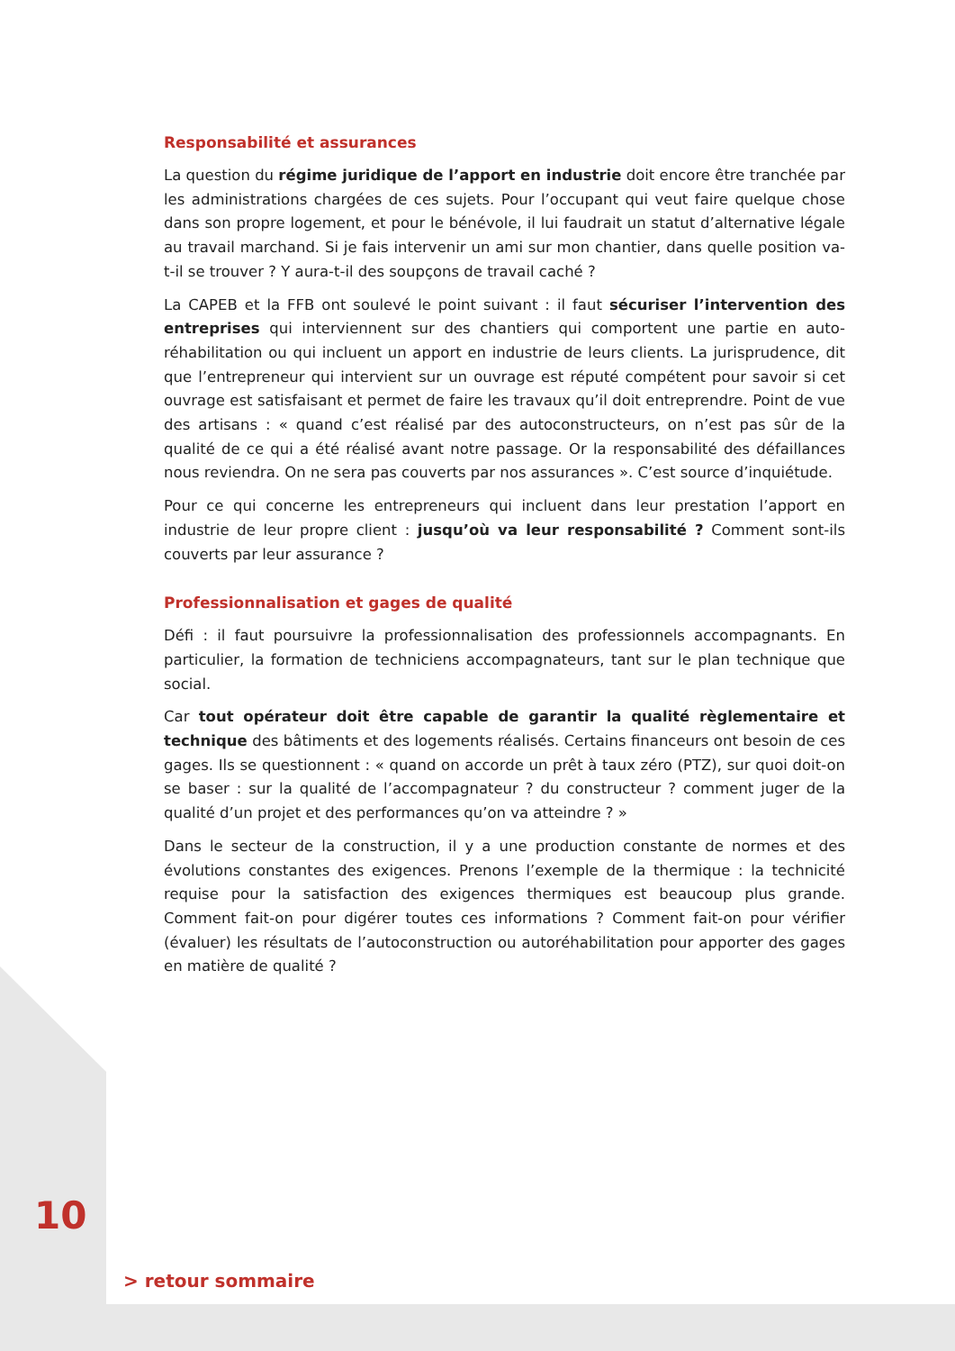Responsabilité et assurances
La question du régime juridique de l’apport en industrie doit encore être tranchée par les administrations chargées de ces sujets. Pour l’occupant qui veut faire quelque chose dans son propre logement, et pour le bénévole, il lui faudrait un statut d’alternative légale au travail marchand. Si je fais intervenir un ami sur mon chantier, dans quelle position va-t-il se trouver ? Y aura-t-il des soupçons de travail caché ?
La CAPEB et la FFB ont soulevé le point suivant : il faut sécuriser l’intervention des entreprises qui interviennent sur des chantiers qui comportent une partie en auto-réhabilitation ou qui incluent un apport en industrie de leurs clients. La jurisprudence, dit que l’entrepreneur qui intervient sur un ouvrage est réputé compétent pour savoir si cet ouvrage est satisfaisant et permet de faire les travaux qu’il doit entreprendre. Point de vue des artisans : « quand c’est réalisé par des autoconstructeurs, on n’est pas sûr de la qualité de ce qui a été réalisé avant notre passage. Or la responsabilité des défaillances nous reviendra. On ne sera pas couverts par nos assurances ». C’est source d’inquiétude.
Pour ce qui concerne les entrepreneurs qui incluent dans leur prestation l’apport en industrie de leur propre client : jusqu’où va leur responsabilité ? Comment sont-ils couverts par leur assurance ?
Professionnalisation et gages de qualité
Défi : il faut poursuivre la professionnalisation des professionnels accompagnants. En particulier, la formation de techniciens accompagnateurs, tant sur le plan technique que social.
Car tout opérateur doit être capable de garantir la qualité règlementaire et technique des bâtiments et des logements réalisés. Certains financeurs ont besoin de ces gages. Ils se questionnent : « quand on accorde un prêt à taux zéro (PTZ), sur quoi doit-on se baser : sur la qualité de l’accompagnateur ? du constructeur ? comment juger de la qualité d’un projet et des performances qu’on va atteindre ? »
Dans le secteur de la construction, il y a une production constante de normes et des évolutions constantes des exigences. Prenons l’exemple de la thermique : la technicité requise pour la satisfaction des exigences thermiques est beaucoup plus grande. Comment fait-on pour digérer toutes ces informations ? Comment fait-on pour vérifier (évaluer) les résultats de l’autoconstruction ou autoréhabilitation pour apporter des gages en matière de qualité ?
10
> retour sommaire